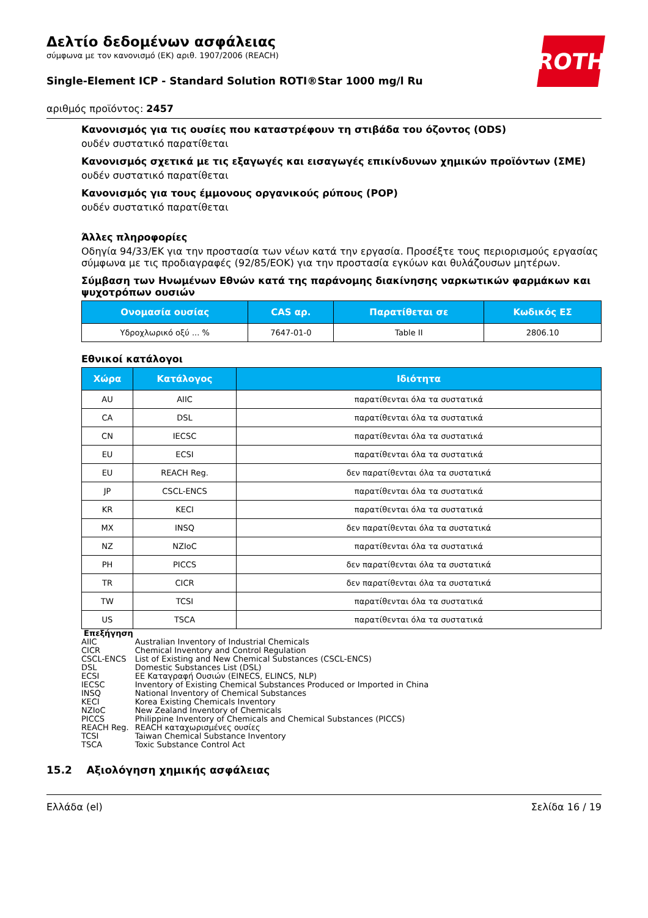ROTH
Δελτίο δεδομένων ασφάλειας
σύμφωνα με τον κανονισμό (ΕΚ) αριθ. 1907/2006 (REACH)
Single-Element ICP - Standard Solution ROTI®Star 1000 mg/l Ru
αριθμός προϊόντος: 2457
Κανονισμός για τις ουσίες που καταστρέφουν τη στιβάδα του όζοντος (ODS)
ουδέν συστατικό παρατίθεται
Κανονισμός σχετικά με τις εξαγωγές και εισαγωγές επικίνδυνων χημικών προϊόντων (ΣΜΕ)
ουδέν συστατικό παρατίθεται
Κανονισμός για τους έμμονους οργανικούς ρύπους (POP)
ουδέν συστατικό παρατίθεται
Άλλες πληροφορίες
Οδηγία 94/33/ΕΚ για την προστασία των νέων κατά την εργασία. Προσέξτε τους περιορισμούς εργασίας σύμφωνα με τις προδιαγραφές (92/85/ΕΟΚ) για την προστασία εγκύων και θυλάζουσων μητέρων.
Σύμβαση των Ηνωμένων Εθνών κατά της παράνομης διακίνησης ναρκωτικών φαρμάκων και ψυχοτρόπων ουσιών
| Ονομασία ουσίας | CAS αρ. | Παρατίθεται σε | Κωδικός ΕΣ |
| --- | --- | --- | --- |
| Υδροχλωρικό οξύ ... % | 7647-01-0 | Table II | 2806.10 |
Εθνικοί κατάλογοι
| Χώρα | Κατάλογος | Ιδιότητα |
| --- | --- | --- |
| AU | AIIC | παρατίθενται όλα τα συστατικά |
| CA | DSL | παρατίθενται όλα τα συστατικά |
| CN | IECSC | παρατίθενται όλα τα συστατικά |
| EU | ECSI | παρατίθενται όλα τα συστατικά |
| EU | REACH Reg. | δεν παρατίθενται όλα τα συστατικά |
| JP | CSCL-ENCS | παρατίθενται όλα τα συστατικά |
| KR | KECI | παρατίθενται όλα τα συστατικά |
| MX | INSQ | δεν παρατίθενται όλα τα συστατικά |
| NZ | NZIoC | παρατίθενται όλα τα συστατικά |
| PH | PICCS | δεν παρατίθενται όλα τα συστατικά |
| TR | CICR | δεν παρατίθενται όλα τα συστατικά |
| TW | TCSI | παρατίθενται όλα τα συστατικά |
| US | TSCA | παρατίθενται όλα τα συστατικά |
Επεξήγηση
| AIIC | Australian Inventory of Industrial Chemicals |
| CICR | Chemical Inventory and Control Regulation |
| CSCL-ENCS | List of Existing and New Chemical Substances (CSCL-ENCS) |
| DSL | Domestic Substances List (DSL) |
| ECSI | EE Καταγραφή Ουσιών (EINECS, ELINCS, NLP) |
| IECSC | Inventory of Existing Chemical Substances Produced or Imported in China |
| INSQ | National Inventory of Chemical Substances |
| KECI | Korea Existing Chemicals Inventory |
| NZIoC | New Zealand Inventory of Chemicals |
| PICCS | Philippine Inventory of Chemicals and Chemical Substances (PICCS) |
| REACH Reg. | REACH καταχωρισμένες ουσίες |
| TCSI | Taiwan Chemical Substance Inventory |
| TSCA | Toxic Substance Control Act |
15.2 Αξιολόγηση χημικής ασφάλειας
Ελλάδα (el) Σελίδα 16 / 19